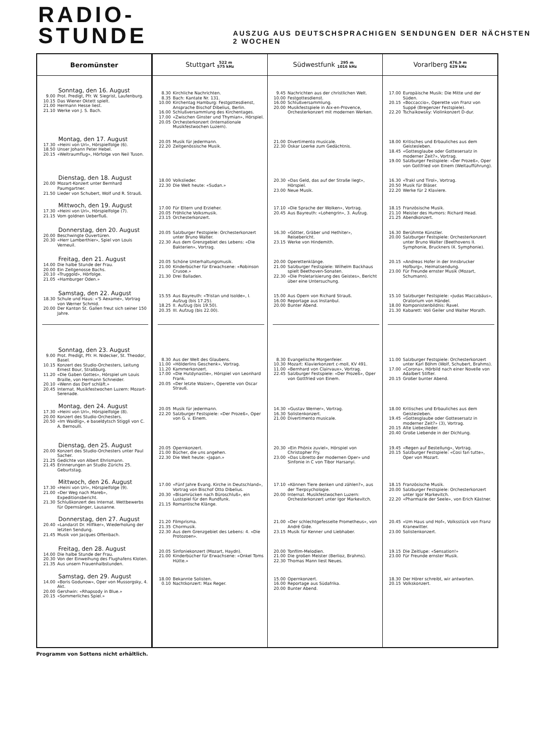RADIO-STUNDE
AUSZUG AUS DEUTSCHSPRACHIGEN SENDUNGEN DER NÄCHSTEN 2 WOCHEN
| Beromünster | Stuttgart 522 m 575 kHz | Südwestfunk 295 m 1016 kHz | Vorarlberg 476,9 m 629 kHz |
| --- | --- | --- | --- |
| Sonntag, den 16. August 9.00 Prot. Predigt, Pfr. W. Siegrist, Laufenburg. 10.15 Das Wiener Oktett spielt. 21.00 Hermann Hesse liest. 21.10 Werke von J. S. Bach. | 8.30 Kirchliche Nachrichten. 8.35 Bach: Kantate Nr. 131. 10.00 Kirchentag Hamburg: Festgottesdienst, Ansprache Bischof Dibelius, Berlin. 16.00 Schlußversammlung des Kirchentages. 17.00 «Zwischen Ginster und Thymian», Hörspiel. 20.05 Orchesterkonzert (Internationale Musikfestwochen Luzern). | 9.45 Nachrichten aus der christlichen Welt. 10.00 Festgottesdienst. 16.00 Schlußversammlung. 20.00 Musikfestspiele in Aix-en-Provence, Orchesterkonzert mit modernen Werken. | 17.00 Europäische Musik: Die Mitte und der Süden. 20.15 «Boccaccio», Operette von Franz von Suppé (Bregenzer Festspiele). 22.20 Tschaikowsky: Violinkonzert D-dur. |
| Montag, den 17. August 17.30 «Heini von Uri», Hörspielfolge (6). 18.50 Unser Johann Peter Hebel. 20.15 «Weltraumflug», Hörfolge von Neil Tuson. | 20.05 Musik für jedermann. 22.20 Zeitgenössische Musik. | 21.00 Divertimento musicale. 22.30 Oskar Loerke zum Gedächtnis. | 18.00 Kritisches und Erbauliches aus dem Geistesleben. 18.45 «Gottesglaube oder Gottesersatz in moderner Zeit?», Vortrag. 19.00 Salzburger Festspiele: «Der Prozeß», Oper von Gottfried von Einem (Weltaufführung). |
| Dienstag, den 18. August 20.00 Mozart-Konzert unter Bernhard Paumgartner. 21.50 Lieder von Schubert, Wolf und R. Strauß. | 18.00 Volkslieder. 22.30 Die Welt heute: «Sudan.» | 20.30 «Das Geld, das auf der Straße liegt», Hörspiel. 23.00 Neue Musik. | 16.30 «Trakl und Tirol», Vortrag. 20.50 Musik für Bläser. 22.20 Werke für 2 Klaviere. |
| Mittwoch, den 19. August 17.30 «Heini von Uri», Hörspielfolge (7). 21.15 Vom goldnen Ueberfluß. | 17.00 Für Eltern und Erzieher. 20.05 Fröhliche Volksmusik. 23.15 Orchesterkonzert. | 17.10 «Die Sprache der Wolken», Vortrag. 20.45 Aus Bayreuth: «Lohengrin», 3. Aufzug. | 18.15 Französische Musik. 21.10 Meister des Humors: Richard Head. 21.25 Abendkonzert. |
| Donnerstag, den 20. August 20.00 Beschwingte Ouvertüren. 20.30 «Herr Lamberthier», Spiel von Louis Verneuil. | 20.05 Salzburger Festspiele: Orchesterkonzert unter Bruno Walter. 22.30 Aus dem Grenzgebiet des Lebens: «Die Bakterien», Vortrag. | 16.30 «Götter, Gräber und Hethiter», Reisebericht. 23.15 Werke von Hindemith. | 16.30 Berühmte Künstler. 20.00 Salzburger Festspiele: Orchesterkonzert unter Bruno Walter (Beethovens II. Symphonie, Bruckners IX. Symphonie). |
| Freitag, den 21. August 14.00 Die halbe Stunde der Frau. 20.00 Ein Zeitgenosse Bachs. 20.10 «Truggold», Hörfolge. 21.05 «Hamburger Oden.» | 20.05 Schöne Unterhaltungsmusik. 21.00 Kinderbücher für Erwachsene: «Robinson Crusoe.» 21.30 Drei Balladen. | 20.00 Operettenklänge. 21.00 Salzburger Festspiele: Wilhelm Backhaus spielt Beethoven-Sonaten. 22.30 «Die Proletarisierung des Geistes», Bericht über eine Untersuchung. | 20.15 «Andreas Hofer in der Innsbrucker Hofburg», Heimatsendung. 23.00 Für Freunde ernster Musik (Mozart, Schumann). |
| Samstag, den 22. August 18.30 Schule und Haus: «'S Aexame», Vortrag von Werner Schmid. 20.00 Der Kanton St. Gallen freut sich seiner 150 Jahre. | 15.55 Aus Bayreuth: «Tristan und Isolde», I. Aufzug (bis 17.25). 18.25 II. Aufzug (bis 19.50). 20.35 III. Aufzug (bis 22.00). | 15.00 Aus Opern von Richard Strauß. 16.00 Reportage aus Instanbul. 20.00 Bunter Abend. | 15.10 Salzburger Festspiele: «Judas Maccabäus», Oratorium von Händel. 18.00 Komponistenbildnis: Ravel. 21.30 Kabarett: Voli Geiler und Walter Morath. |
| Sonntag, den 23. August 9.00 Prot. Predigt, Pfr. H. Nidecker, St. Theodor, Basel. 10.15 Konzert des Studio-Orchesters, Leitung Ernest Bour, Straßburg. 11.20 «Die Gaben Gottes», Hörspiel um Louis Braille, von Hermann Schneider. 20.10 «Wenn das Dorf schläft.» 20.45 Internat. Musikfestwochen Luzern: Mozart-Serenade. | 8.30 Aus der Welt des Glaubens. 11.00 «Hölderlins Geschenk», Vortrag. 11.20 Kammerkonzert. 17.00 «Die Hutdynastie», Hörspiel von Leonhard Frank. 20.05 «Der letzte Walzer», Operette von Oscar Strauß. | 8.30 Evangelische Morgenfeier. 10.30 Mozart: Klavierkonzert c-moll, KV 491. 11.00 «Bernhard von Clairvaux», Vortrag. 22.45 Salzburger Festspiele: «Der Prozeß», Oper von Gottfried von Einem. | 11.00 Salzburger Festspiele: Orchesterkonzert unter Karl Böhm (Wolf, Schubert, Brahms). 17.00 «Corona», Hörbild nach einer Novelle von Adalbert Stifter. 20.15 Großer bunter Abend. |
| Montag, den 24. August 17.30 «Heini von Uri», Hörspielfolge (8). 20.00 Konzert des Studio-Orchesters. 20.50 «Im Waidlig», e baseldytsch Stiggli von C. A. Bernoulli. | 20.05 Musik für jedermann. 22.20 Salzburger Festspiele: «Der Prozeß», Oper von G. v. Einem. | 14.30 «Gustav Werner», Vortrag. 16.30 Solistenkonzert. 21.00 Divertimento musicale. | 18.00 Kritisches und Erbauliches aus dem Geistesleben. 19.45 «Gottesglaube oder Gottesersatz in moderner Zeit?» (3), Vortrag. 20.15 Alte Liebeslieder. 20.40 Große Liebende in der Dichtung. |
| Dienstag, den 25. August 20.00 Konzert des Studio-Orchesters unter Paul Sacher. 21.25 Gedichte von Albert Ehrismann. 21.45 Erinnerungen an Studio Zürichs 25. Geburtstag. | 20.05 Opernkonzert. 21.00 Bücher, die uns angehen. 22.30 Die Welt heute: «Japan.» | 20.30 «Ein Phönix zuviel», Hörspiel von Christopher Fry. 23.00 «Das Libretto der modernen Oper» und Sinfonie in C von Tibor Harsanyi. | 19.45 «Regen auf Bestellung», Vortrag. 20.15 Salzburger Festspiele: «Cosi fan tutte», Oper von Mozart. |
| Mittwoch, den 26. August 17.30 «Heini von Uri», Hörspielfolge (9). 21.00 «Der Weg nach Mareb», Expeditionsbericht. 21.30 Schlußkonzert des Internat. Wettbewerbs für Opernsänger, Lausanne. | 17.00 «Fünf Jahre Evang. Kirche in Deutschland», Vortrag von Bischof Otto Dibelius. 20.30 «Bisamrücken nach Büroschluß», ein Lustspiel für den Rundfunk. 21.15 Romantische Klänge. | 17.10 «Können Tiere denken und zählen?», aus der Tierpsychologie. 20.00 Internat. Musikfestwochen Luzern: Orchesterkonzert unter Igor Markevitch. | 18.15 Französische Musik. 20.00 Salzburger Festspiele: Orchesterkonzert unter Igor Markevitch. 22.20 «Pharmazie der Seele», von Erich Kästner. |
| Donnerstag, den 27. August 20.40 «Landarzt Dr. Hilfiker», Wiederholung der letzten Sendung. 21.45 Musik von Jacques Offenbach. | 21.20 Filmprisma. 21.35 Chormusik. 22.30 Aus dem Grenzgebiet des Lebens: 4. «Die Protozoen». | 21.00 «Der schlechtgefesselte Prometheus», von André Gide. 23.15 Musik für Kenner und Liebhaber. | 20.45 «Um Haus und Hof», Volksstück von Franz Kranewitter. 23.00 Solistenkonzert. |
| Freitag, den 28. August 14.00 Die halbe Stunde der Frau. 20.30 Von der Einweihung des Flughafens Kloten. 21.35 Aus unsern Frauenhalbstunden. | 20.05 Sinfoniekonzert (Mozart, Haydn). 21.00 Kinderbücher für Erwachsene: «Onkel Toms Hütte.» | 20.00 Tonfilm-Melodien. 21.00 Die großen Meister (Berlioz, Brahms). 22.30 Thomas Mann liest Neues. | 19.15 Die Zeitlupe: «Sensation!» 23.00 Für Freunde ernster Musik. |
| Samstag, den 29. August 14.00 «Boris Godunow», Oper von Mussorgsky, 4. Akt. 20.00 Gershwin: «Rhapsody in Blue.» 20.15 «Sommerliches Spiel.» | 18.00 Bekannte Solisten. 0.10 Nachtkonzert: Max Reger. | 15.00 Opernkonzert. 16.00 Reportage aus Südafrika. 20.00 Bunter Abend. | 18.30 Der Hörer schreibt, wir antworten. 20.15 Volkskonzert. |
Programm von Sottens nicht erhältlich.